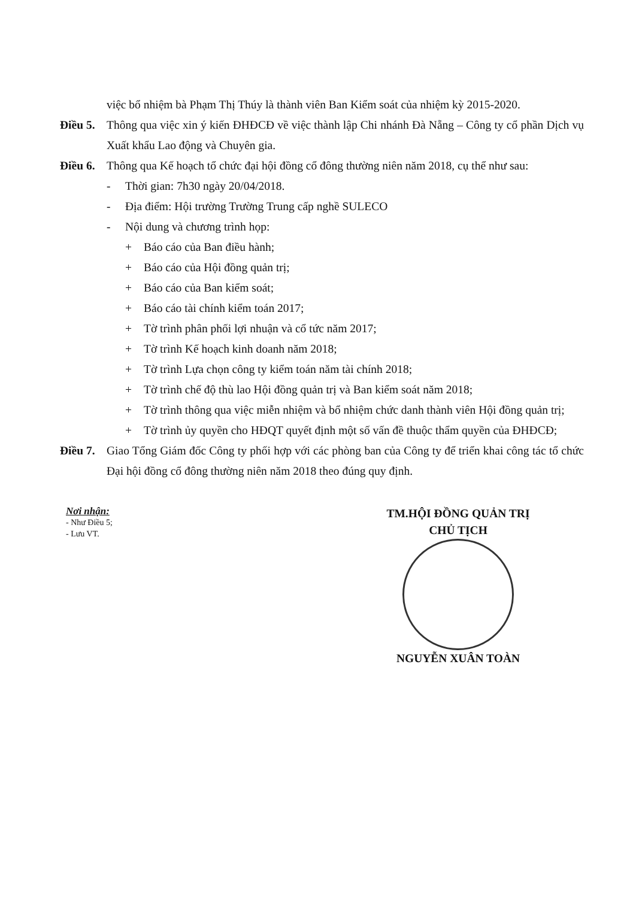việc bổ nhiệm bà Phạm Thị Thúy là thành viên Ban Kiểm soát của nhiệm kỳ 2015-2020.
Điều 5.
Thông qua việc xin ý kiến ĐHĐCĐ về việc thành lập Chi nhánh Đà Nẵng – Công ty cổ phần Dịch vụ Xuất khẩu Lao động và Chuyên gia.
Điều 6.
Thông qua Kế hoạch tổ chức đại hội đồng cổ đông thường niên năm 2018, cụ thể như sau:
- Thời gian: 7h30 ngày 20/04/2018.
- Địa điểm: Hội trường Trường Trung cấp nghề SULECO
- Nội dung và chương trình họp:
+ Báo cáo của Ban điều hành;
+ Báo cáo của Hội đồng quản trị;
+ Báo cáo của Ban kiểm soát;
+ Báo cáo tài chính kiểm toán 2017;
+ Tờ trình phân phối lợi nhuận và cổ tức năm 2017;
+ Tờ trình Kế hoạch kinh doanh năm 2018;
+ Tờ trình Lựa chọn công ty kiểm toán năm tài chính 2018;
+ Tờ trình chế độ thù lao Hội đồng quản trị và Ban kiểm soát năm 2018;
+ Tờ trình thông qua việc miễn nhiệm và bổ nhiệm chức danh thành viên Hội đồng quản trị;
+ Tờ trình ủy quyền cho HĐQT quyết định một số vấn đề thuộc thẩm quyền của ĐHĐCĐ;
Điều 7.
Giao Tổng Giám đốc Công ty phối hợp với các phòng ban của Công ty để triển khai công tác tổ chức Đại hội đồng cổ đông thường niên năm 2018 theo đúng quy định.
Nơi nhận:
- Như Điều 5;
- Lưu VT.
TM.HỘI ĐỒNG QUẢN TRỊ
CHỦ TỊCH
NGUYỄN XUÂN TOÀN